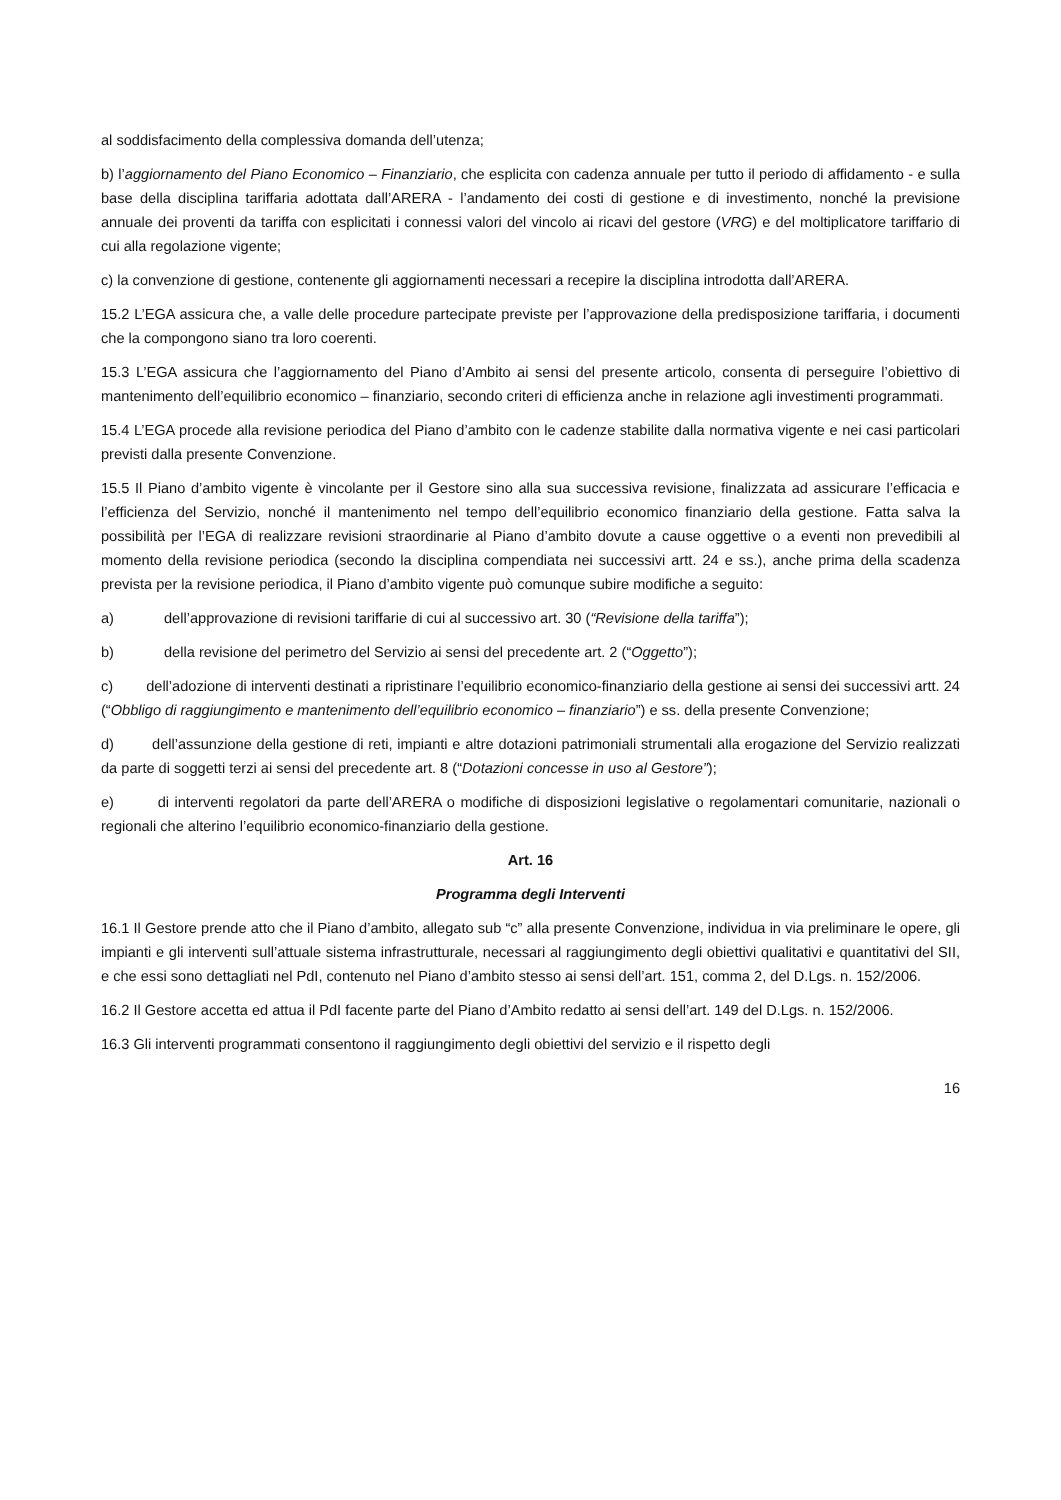al soddisfacimento della complessiva domanda dell’utenza;
b) l’aggiornamento del Piano Economico – Finanziario, che esplicita con cadenza annuale per tutto il periodo di affidamento - e sulla base della disciplina tariffaria adottata dall’ARERA - l’andamento dei costi di gestione e di investimento, nonché la previsione annuale dei proventi da tariffa con esplicitati i connessi valori del vincolo ai ricavi del gestore (VRG) e del moltiplicatore tariffario di cui alla regolazione vigente;
c) la convenzione di gestione, contenente gli aggiornamenti necessari a recepire la disciplina introdotta dall’ARERA.
15.2 L’EGA assicura che, a valle delle procedure partecipate previste per l’approvazione della predisposizione tariffaria, i documenti che la compongono siano tra loro coerenti.
15.3 L’EGA assicura che l’aggiornamento del Piano d’Ambito ai sensi del presente articolo, consenta di perseguire l’obiettivo di mantenimento dell’equilibrio economico – finanziario, secondo criteri di efficienza anche in relazione agli investimenti programmati.
15.4 L’EGA procede alla revisione periodica del Piano d’ambito con le cadenze stabilite dalla normativa vigente e nei casi particolari previsti dalla presente Convenzione.
15.5 Il Piano d’ambito vigente è vincolante per il Gestore sino alla sua successiva revisione, finalizzata ad assicurare l’efficacia e l’efficienza del Servizio, nonché il mantenimento nel tempo dell’equilibrio economico finanziario della gestione. Fatta salva la possibilità per l’EGA di realizzare revisioni straordinarie al Piano d’ambito dovute a cause oggettive o a eventi non prevedibili al momento della revisione periodica (secondo la disciplina compendiata nei successivi artt. 24 e ss.), anche prima della scadenza prevista per la revisione periodica, il Piano d’ambito vigente può comunque subire modifiche a seguito:
a) dell’approvazione di revisioni tariffarie di cui al successivo art. 30 (“Revisione della tariffa”);
b) della revisione del perimetro del Servizio ai sensi del precedente art. 2 (“Oggetto”);
c) dell’adozione di interventi destinati a ripristinare l’equilibrio economico-finanziario della gestione ai sensi dei successivi artt. 24 (“Obbligo di raggiungimento e mantenimento dell’equilibrio economico – finanziario”) e ss. della presente Convenzione;
d) dell’assunzione della gestione di reti, impianti e altre dotazioni patrimoniali strumentali alla erogazione del Servizio realizzati da parte di soggetti terzi ai sensi del precedente art. 8 (“Dotazioni concesse in uso al Gestore”);
e) di interventi regolatori da parte dell’ARERA o modifiche di disposizioni legislative o regolamentari comunitarie, nazionali o regionali che alterino l’equilibrio economico-finanziario della gestione.
Art. 16
Programma degli Interventi
16.1 Il Gestore prende atto che il Piano d’ambito, allegato sub “c” alla presente Convenzione, individua in via preliminare le opere, gli impianti e gli interventi sull’attuale sistema infrastrutturale, necessari al raggiungimento degli obiettivi qualitativi e quantitativi del SII, e che essi sono dettagliati nel PdI, contenuto nel Piano d’ambito stesso ai sensi dell’art. 151, comma 2, del D.Lgs. n. 152/2006.
16.2 Il Gestore accetta ed attua il PdI facente parte del Piano d’Ambito redatto ai sensi dell’art. 149 del D.Lgs. n. 152/2006.
16.3 Gli interventi programmati consentono il raggiungimento degli obiettivi del servizio e il rispetto degli
16